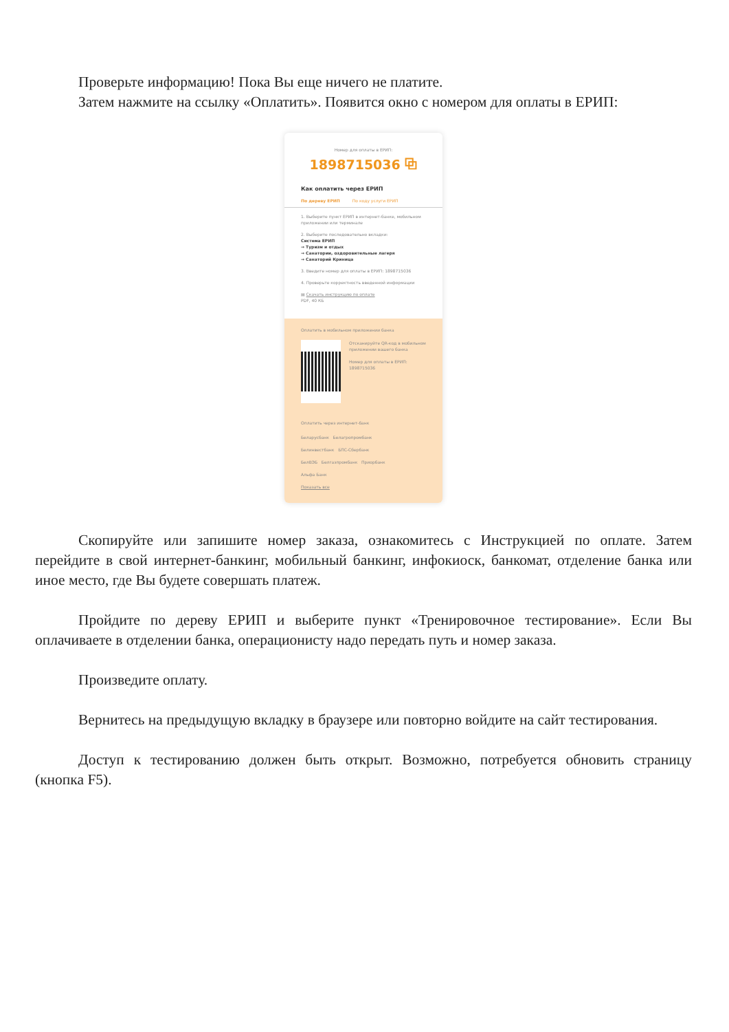Проверьте информацию! Пока Вы еще ничего не платите.
Затем нажмите на ссылку «Оплатить». Появится окно с номером для оплаты в ЕРИП:
Номер для оплаты в ЕРИП:
1898715036 ⧉
Как оплатить через ЕРИП
По дереву ЕРИП По коду услуги ЕРИП
1. Выберите пункт ЕРИП в интернет-банке, мобильном приложении или терминале
2. Выберите последовательно вкладки:
Система ЕРИП
→ Туризм и отдых
→ Санатории, оздоровительные лагеря
→ Санаторий Криница
3. Введите номер для оплаты в ЕРИП: 1898715036
4. Проверьте корректность введенной информации
▤ Скачать инструкцию по оплате
PDF, 40 КБ
Оплатить в мобильном приложении банка
Отсканируйте QR-код в мобильном приложении вашего банка
Номер для оплаты в ЕРИП: 1898715036
Оплатить через интернет-банк
Беларусбанк Белагропромбанк
Белинвестбанк БПС-Сбербанк
БелВЭБ Белгазпромбанк Приорбанк
Альфа Банк
Показать все
Скопируйте или запишите номер заказа, ознакомитесь с Инструкцией по оплате. Затем перейдите в свой интернет-банкинг, мобильный банкинг, инфокиоск, банкомат, отделение банка или иное место, где Вы будете совершать платеж.
Пройдите по дереву ЕРИП и выберите пункт «Тренировочное тестирование». Если Вы оплачиваете в отделении банка, операционисту надо передать путь и номер заказа.
Произведите оплату.
Вернитесь на предыдущую вкладку в браузере или повторно войдите на сайт тестирования.
Доступ к тестированию должен быть открыт. Возможно, потребуется обновить страницу (кнопка F5).